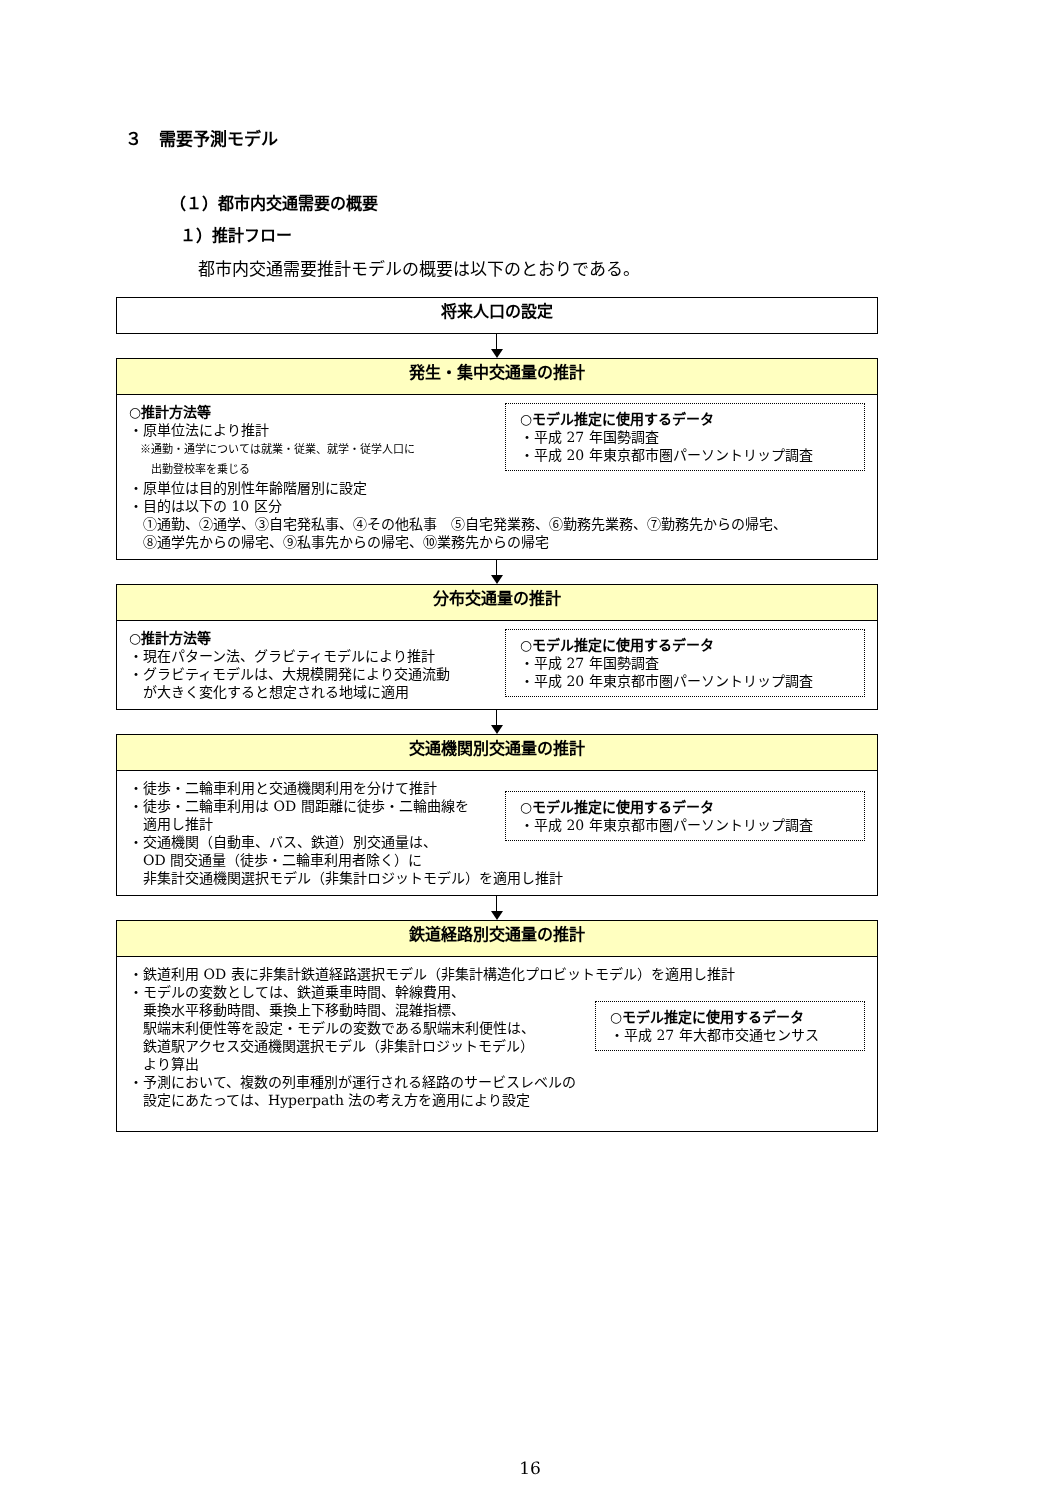３　需要予測モデル
（１）都市内交通需要の概要
１）推計フロー
都市内交通需要推計モデルの概要は以下のとおりである。
将来人口の設定
発生・集中交通量の推計
○推計方法等
・原単位法により推計
　※通勤・通学については就業・従業、就学・従学人口に
　　出勤登校率を乗じる
・原単位は目的別性年齢階層別に設定
・目的は以下の 10 区分
　①通勤、②通学、③自宅発私事、④その他私事　⑤自宅発業務、⑥勤務先業務、⑦勤務先からの帰宅、
　⑧通学先からの帰宅、⑨私事先からの帰宅、⑩業務先からの帰宅
○モデル推定に使用するデータ
・平成 27 年国勢調査
・平成 20 年東京都市圏パーソントリップ調査
分布交通量の推計
○推計方法等
・現在パターン法、グラビティモデルにより推計
・グラビティモデルは、大規模開発により交通流動
　が大きく変化すると想定される地域に適用
○モデル推定に使用するデータ
・平成 27 年国勢調査
・平成 20 年東京都市圏パーソントリップ調査
交通機関別交通量の推計
・徒歩・二輪車利用と交通機関利用を分けて推計
・徒歩・二輪車利用は OD 間距離に徒歩・二輪曲線を
　適用し推計
・交通機関（自動車、バス、鉄道）別交通量は、
　OD 間交通量（徒歩・二輪車利用者除く）に
　非集計交通機関選択モデル（非集計ロジットモデル）を適用し推計
○モデル推定に使用するデータ
・平成 20 年東京都市圏パーソントリップ調査
鉄道経路別交通量の推計
・鉄道利用 OD 表に非集計鉄道経路選択モデル（非集計構造化プロビットモデル）を適用し推計
・モデルの変数としては、鉄道乗車時間、幹線費用、
　乗換水平移動時間、乗換上下移動時間、混雑指標、
　駅端末利便性等を設定・モデルの変数である駅端末利便性は、
　鉄道駅アクセス交通機関選択モデル（非集計ロジットモデル）
　より算出
・予測において、複数の列車種別が運行される経路のサービスレベルの
　設定にあたっては、Hyperpath 法の考え方を適用により設定
○モデル推定に使用するデータ
・平成 27 年大都市交通センサス
16